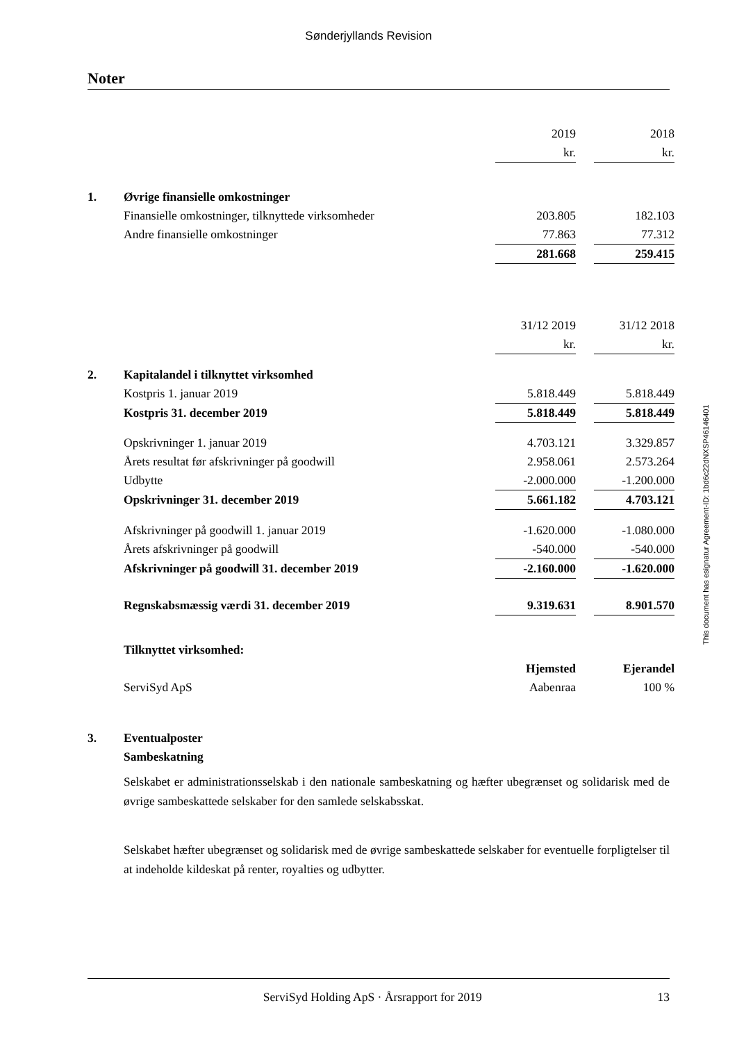Sønderjyllands Revision
Noter
| | | 2019 | | 2018 |
| | | kr. | | kr. |
| 1. | Øvrige finansielle omkostninger | | | |
| | Finansielle omkostninger, tilknyttede virksomheder | 203.805 | | 182.103 |
| | Andre finansielle omkostninger | 77.863 | | 77.312 |
| | | 281.668 | | 259.415 |
| | | 31/12 2019 | | 31/12 2018 |
| | | kr. | | kr. |
| 2. | Kapitalandel i tilknyttet virksomhed | | | |
| | Kostpris 1. januar 2019 | 5.818.449 | | 5.818.449 |
| | Kostpris 31. december 2019 | 5.818.449 | | 5.818.449 |
| | Opskrivninger 1. januar 2019 | 4.703.121 | | 3.329.857 |
| | Årets resultat før afskrivninger på goodwill | 2.958.061 | | 2.573.264 |
| | Udbytte | -2.000.000 | | -1.200.000 |
| | Opskrivninger 31. december 2019 | 5.661.182 | | 4.703.121 |
| | Afskrivninger på goodwill 1. januar 2019 | -1.620.000 | | -1.080.000 |
| | Årets afskrivninger på goodwill | -540.000 | | -540.000 |
| | Afskrivninger på goodwill 31. december 2019 | -2.160.000 | | -1.620.000 |
| | Regnskabsmæssig værdi 31. december 2019 | 9.319.631 | | 8.901.570 |
| | Tilknyttet virksomhed: | | | |
| | | Hjemsted | | Ejerandel |
| | ServiSyd ApS | Aabenraa | | 100 % |
| 3. | Eventualposter | | | |
| | Sambeskatning | | | |
Selskabet er administrationsselskab i den nationale sambeskatning og hæfter ubegrænset og solidarisk med de øvrige sambeskattede selskaber for den samlede selskabsskat.
Selskabet hæfter ubegrænset og solidarisk med de øvrige sambeskattede selskaber for eventuelle forpligtelser til at indeholde kildeskat på renter, royalties og udbytter.
This document has esignatur Agreement-ID: 1bd6c22dNXSP46146401
ServiSyd Holding ApS · Årsrapport for 2019 13